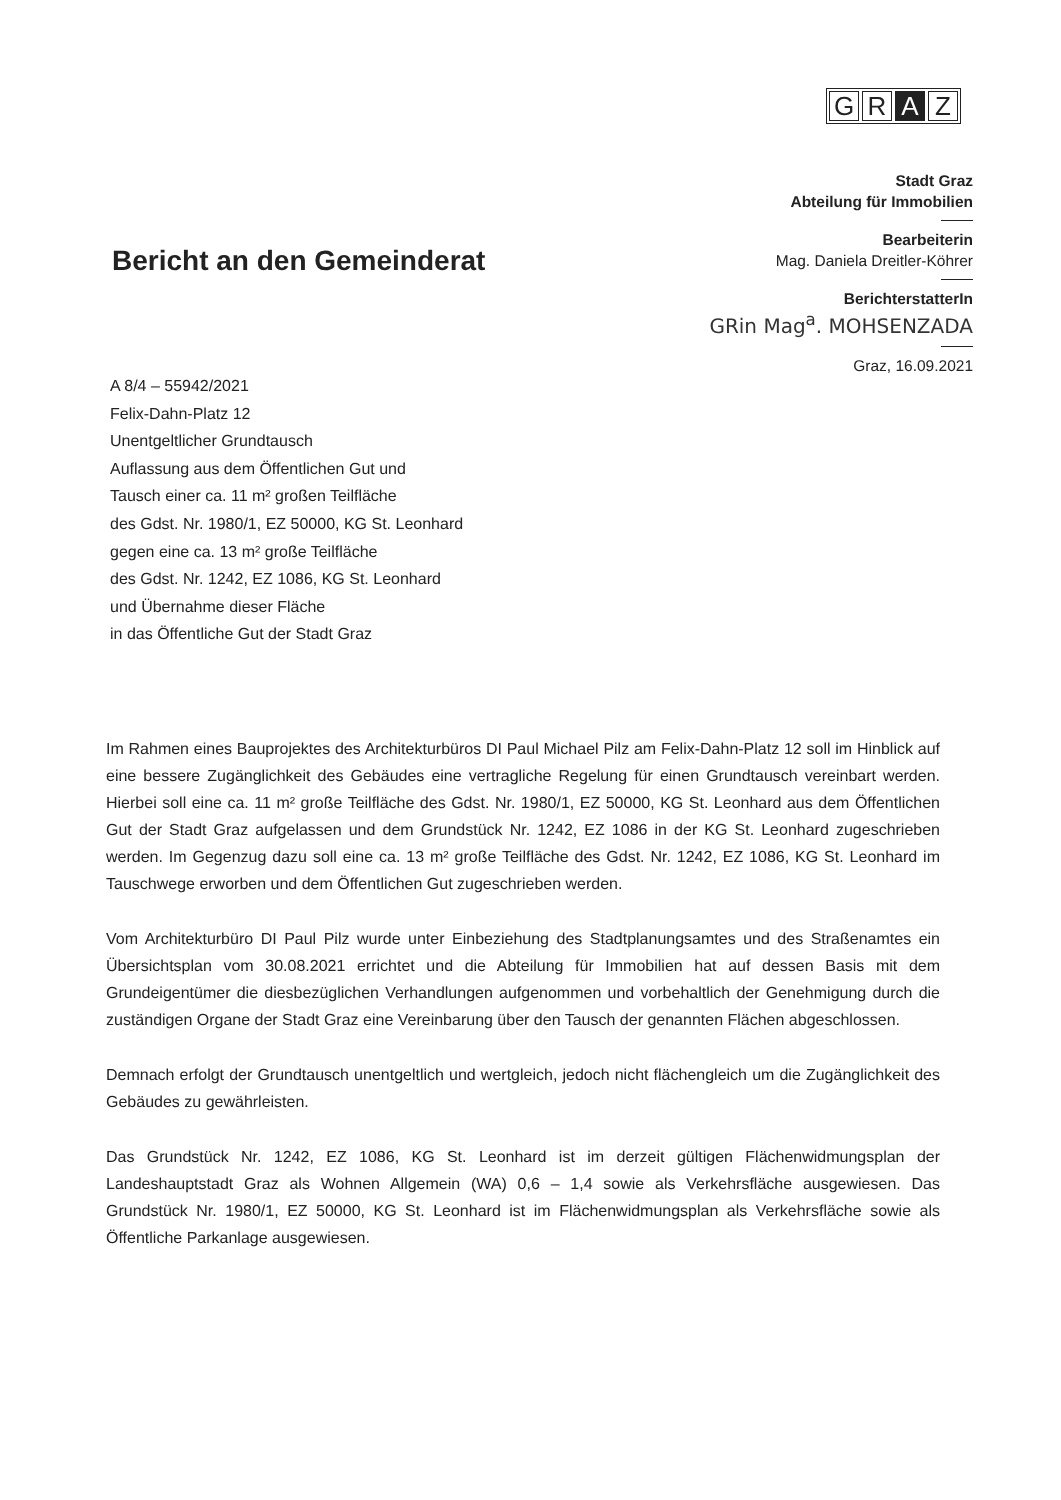G R A Z
Stadt Graz
Abteilung für Immobilien
Bearbeiterin
Mag. Daniela Dreitler-Köhrer
BerichterstatterIn
GRin Mag<sup>a</sup>. MOHSENZADA
Graz, 16.09.2021
Bericht an den Gemeinderat
A 8/4 – 55942/2021
Felix-Dahn-Platz 12
Unentgeltlicher Grundtausch
Auflassung aus dem Öffentlichen Gut und
Tausch einer ca. 11 m² großen Teilfläche
des Gdst. Nr. 1980/1, EZ 50000, KG St. Leonhard
gegen eine ca. 13 m² große Teilfläche
des Gdst. Nr. 1242, EZ 1086, KG St. Leonhard
und Übernahme dieser Fläche
in das Öffentliche Gut der Stadt Graz
Im Rahmen eines Bauprojektes des Architekturbüros DI Paul Michael Pilz am Felix-Dahn-Platz 12 soll im Hinblick auf eine bessere Zugänglichkeit des Gebäudes eine vertragliche Regelung für einen Grundtausch vereinbart werden. Hierbei soll eine ca. 11 m² große Teilfläche des Gdst. Nr. 1980/1, EZ 50000, KG St. Leonhard aus dem Öffentlichen Gut der Stadt Graz aufgelassen und dem Grundstück Nr. 1242, EZ 1086 in der KG St. Leonhard zugeschrieben werden. Im Gegenzug dazu soll eine ca. 13 m² große Teilfläche des Gdst. Nr. 1242, EZ 1086, KG St. Leonhard im Tauschwege erworben und dem Öffentlichen Gut zugeschrieben werden.
Vom Architekturbüro DI Paul Pilz wurde unter Einbeziehung des Stadtplanungsamtes und des Straßenamtes ein Übersichtsplan vom 30.08.2021 errichtet und die Abteilung für Immobilien hat auf dessen Basis mit dem Grundeigentümer die diesbezüglichen Verhandlungen aufgenommen und vorbehaltlich der Genehmigung durch die zuständigen Organe der Stadt Graz eine Vereinbarung über den Tausch der genannten Flächen abgeschlossen.
Demnach erfolgt der Grundtausch unentgeltlich und wertgleich, jedoch nicht flächengleich um die Zugänglichkeit des Gebäudes zu gewährleisten.
Das Grundstück Nr. 1242, EZ 1086, KG St. Leonhard ist im derzeit gültigen Flächenwidmungsplan der Landeshauptstadt Graz als Wohnen Allgemein (WA) 0,6 – 1,4 sowie als Verkehrsfläche ausgewiesen. Das Grundstück Nr. 1980/1, EZ 50000, KG St. Leonhard ist im Flächenwidmungsplan als Verkehrsfläche sowie als Öffentliche Parkanlage ausgewiesen.